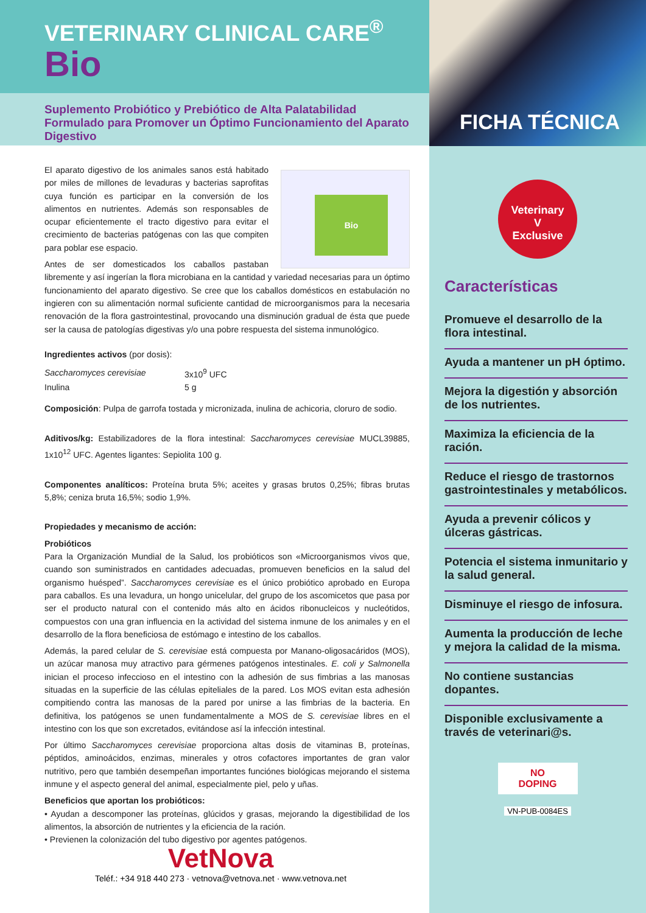VETERINARY CLINICAL CARE<sup>®</sup>
Bio
Suplemento Probiótico y Prebiótico de Alta Palatabilidad Formulado para Promover un Óptimo Funcionamiento del Aparato Digestivo
Bio
El aparato digestivo de los animales sanos está habitado por miles de millones de levaduras y bacterias saprofitas cuya función es participar en la conversión de los alimentos en nutrientes. Además son responsables de ocupar eficientemente el tracto digestivo para evitar el crecimiento de bacterias patógenas con las que compiten para poblar ese espacio.
Antes de ser domesticados los caballos pastaban libremente y así ingerían la flora microbiana en la cantidad y variedad necesarias para un óptimo funcionamiento del aparato digestivo. Se cree que los caballos domésticos en estabulación no ingieren con su alimentación normal suficiente cantidad de microorganismos para la necesaria renovación de la flora gastrointestinal, provocando una disminución gradual de ésta que puede ser la causa de patologías digestivas y/o una pobre respuesta del sistema inmunológico.
Ingredientes activos (por dosis):
| Saccharomyces cerevisiae | 3x10<sup>9</sup> UFC |
| Inulina | 5 g |
Composición: Pulpa de garrofa tostada y micronizada, inulina de achicoria, cloruro de sodio.
Aditivos/kg: Estabilizadores de la flora intestinal: Saccharomyces cerevisiae MUCL39885, 1x10<sup>12</sup> UFC. Agentes ligantes: Sepiolita 100 g.
Componentes analíticos: Proteína bruta 5%; aceites y grasas brutos 0,25%; fibras brutas 5,8%; ceniza bruta 16,5%; sodio 1,9%.
Propiedades y mecanismo de acción:
Probióticos
Para la Organización Mundial de la Salud, los probióticos son «Microorganismos vivos que, cuando son suministrados en cantidades adecuadas, promueven beneficios en la salud del organismo huésped”. Saccharomyces cerevisiae es el único probiótico aprobado en Europa para caballos. Es una levadura, un hongo unicelular, del grupo de los ascomicetos que pasa por ser el producto natural con el contenido más alto en ácidos ribonucleicos y nucleótidos, compuestos con una gran influencia en la actividad del sistema inmune de los animales y en el desarrollo de la flora beneficiosa de estómago e intestino de los caballos.
Además, la pared celular de S. cerevisiae está compuesta por Manano-oligosacáridos (MOS), un azúcar manosa muy atractivo para gérmenes patógenos intestinales. E. coli y Salmonella inician el proceso infeccioso en el intestino con la adhesión de sus fimbrias a las manosas situadas en la superficie de las células epiteliales de la pared. Los MOS evitan esta adhesión compitiendo contra las manosas de la pared por unirse a las fimbrias de la bacteria. En definitiva, los patógenos se unen fundamentalmente a MOS de S. cerevisiae libres en el intestino con los que son excretados, evitándose así la infección intestinal.
Por último Saccharomyces cerevisiae proporciona altas dosis de vitaminas B, proteínas, péptidos, aminoácidos, enzimas, minerales y otros cofactores importantes de gran valor nutritivo, pero que también desempeñan importantes funciónes biológicas mejorando el sistema inmune y el aspecto general del animal, especialmente piel, pelo y uñas.
Beneficios que aportan los probióticos:
• Ayudan a descomponer las proteínas, glúcidos y grasas, mejorando la digestibilidad de los alimentos, la absorción de nutrientes y la eficiencia de la ración.
• Previenen la colonización del tubo digestivo por agentes patógenos.
VetNova
Teléf.: +34 918 440 273 · vetnova@vetnova.net · www.vetnova.net
FICHA TÉCNICA
Veterinary
V
Exclusive
Características
Promueve el desarrollo de la flora intestinal.
Ayuda a mantener un pH óptimo.
Mejora la digestión y absorción de los nutrientes.
Maximiza la eficiencia de la ración.
Reduce el riesgo de trastornos gastrointestinales y metabólicos.
Ayuda a prevenir cólicos y úlceras gástricas.
Potencia el sistema inmunitario y la salud general.
Disminuye el riesgo de infosura.
Aumenta la producción de leche y mejora la calidad de la misma.
No contiene sustancias dopantes.
Disponible exclusivamente a través de veterinari@s.
NO
DOPING
VN-PUB-0084ES